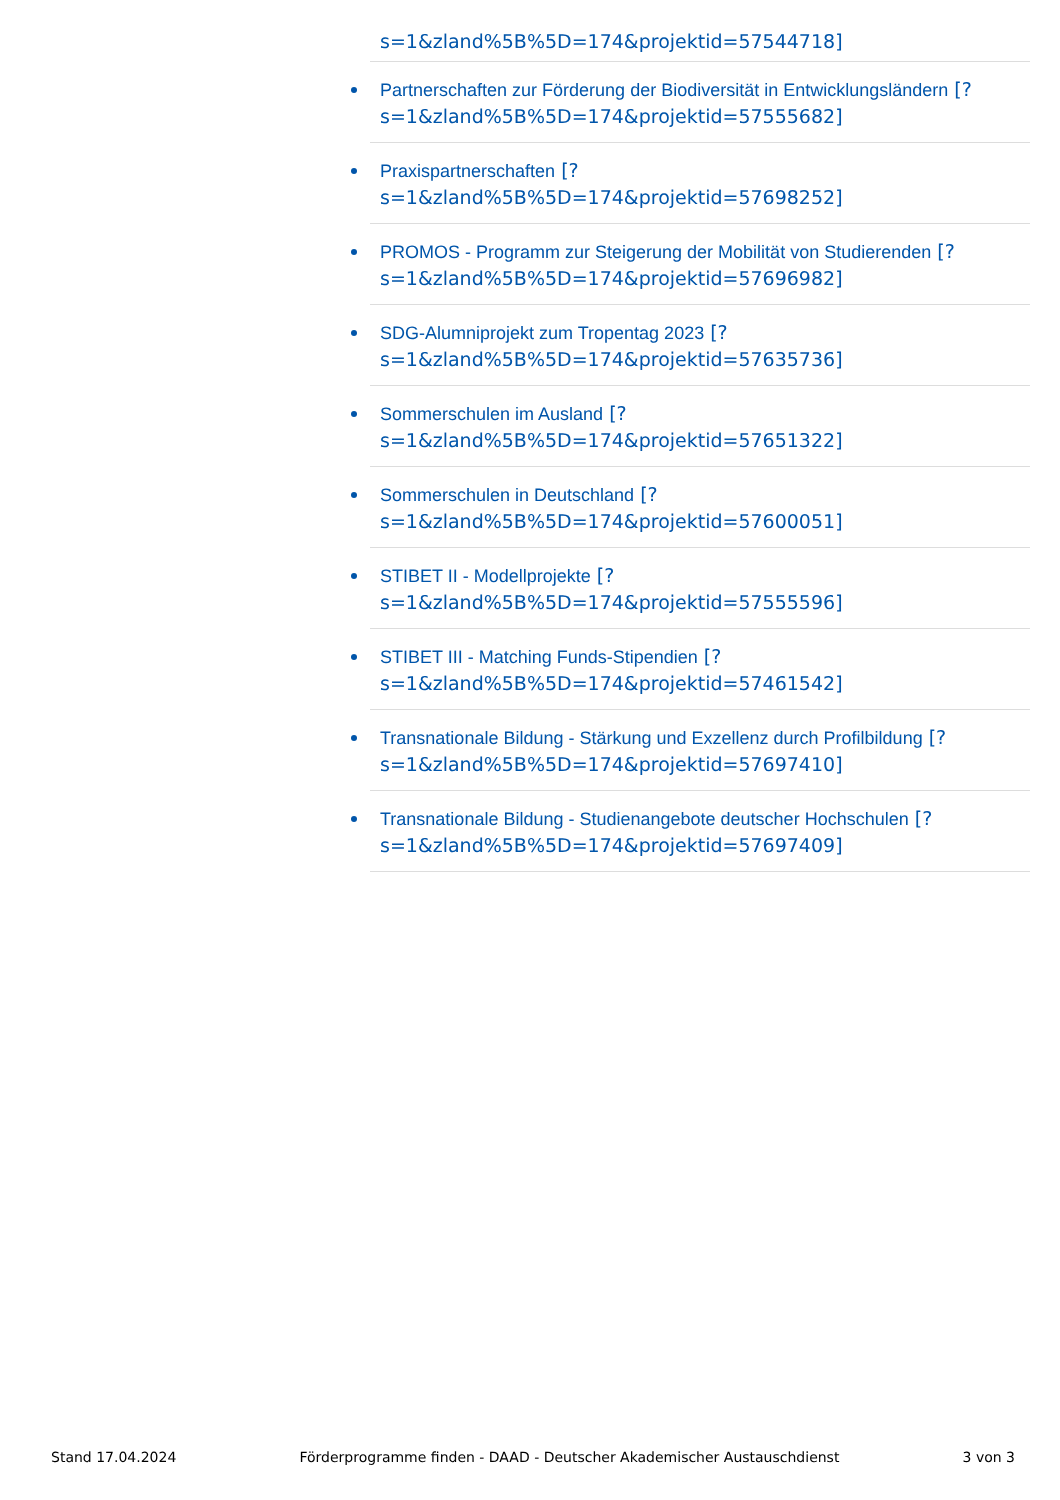s=1&zland%5B%5D=174&projektid=57544718]
Partnerschaften zur Förderung der Biodiversität in Entwicklungsländern [?
s=1&zland%5B%5D=174&projektid=57555682]
Praxispartnerschaften [?
s=1&zland%5B%5D=174&projektid=57698252]
PROMOS - Programm zur Steigerung der Mobilität von Studierenden [?
s=1&zland%5B%5D=174&projektid=57696982]
SDG-Alumniprojekt zum Tropentag 2023 [?
s=1&zland%5B%5D=174&projektid=57635736]
Sommerschulen im Ausland [?
s=1&zland%5B%5D=174&projektid=57651322]
Sommerschulen in Deutschland [?
s=1&zland%5B%5D=174&projektid=57600051]
STIBET II - Modellprojekte [?
s=1&zland%5B%5D=174&projektid=57555596]
STIBET III - Matching Funds-Stipendien [?
s=1&zland%5B%5D=174&projektid=57461542]
Transnationale Bildung - Stärkung und Exzellenz durch Profilbildung [?
s=1&zland%5B%5D=174&projektid=57697410]
Transnationale Bildung - Studienangebote deutscher Hochschulen [?
s=1&zland%5B%5D=174&projektid=57697409]
Stand 17.04.2024 Förderprogramme finden - DAAD - Deutscher Akademischer Austauschdienst 3 von 3